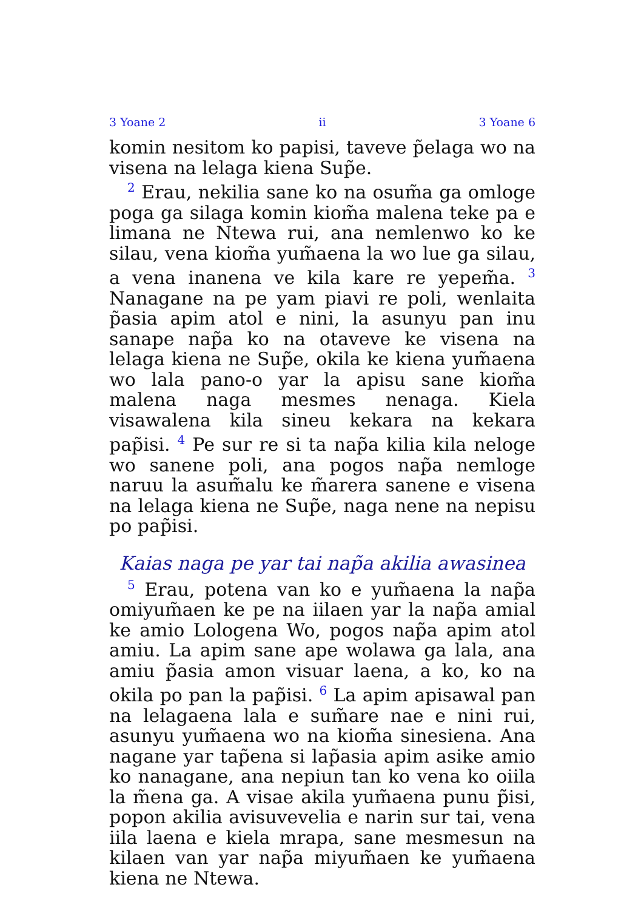3 Yoane 2 ii 3 Yoane 6
komin nesitom ko papisi, taveve p̃elaga wo na visena na lelaga kiena Sup̃e.
<sup>2</sup> Erau, nekilia sane ko na osum̃a ga omloge poga ga silaga komin kiom̃a malena teke pa e limana ne Ntewa rui, ana nemlenwo ko ke silau, vena kiom̃a yum̃aena la wo lue ga silau, a vena inanena ve kila kare re yepem̃a. <sup>3</sup> Nanagane na pe yam piavi re poli, wenlaita p̃asia apim atol e nini, la asunyu pan inu sanape nap̃a ko na otaveve ke visena na lelaga kiena ne Sup̃e, okila ke kiena yum̃aena wo lala pano-o yar la apisu sane kiom̃a malena naga mesmes nenaga. Kiela visawalena kila sineu kekara na kekara pap̃isi. <sup>4</sup> Pe sur re si ta nap̃a kilia kila neloge wo sanene poli, ana pogos nap̃a nemloge naruu la asum̃alu ke m̃arera sanene e visena na lelaga kiena ne Sup̃e, naga nene na nepisu po pap̃isi.
Kaias naga pe yar tai nap̃a akilia awasinea
<sup>5</sup> Erau, potena van ko e yum̃aena la nap̃a omiyum̃aen ke pe na iilaen yar la nap̃a amial ke amio Lologena Wo, pogos nap̃a apim atol amiu. La apim sane ape wolawa ga lala, ana amiu p̃asia amon visuar laena, a ko, ko na okila po pan la pap̃isi. <sup>6</sup> La apim apisawal pan na lelagaena lala e sum̃are nae e nini rui, asunyu yum̃aena wo na kiom̃a sinesiena. Ana nagane yar tap̃ena si lap̃asia apim asike amio ko nanagane, ana nepiun tan ko vena ko oiila la m̃ena ga. A visae akila yum̃aena punu p̃isi, popon akilia avisuvevelia e narin sur tai, vena iila laena e kiela mrapa, sane mesmesun na kilaen van yar nap̃a miyum̃aen ke yum̃aena kiena ne Ntewa.